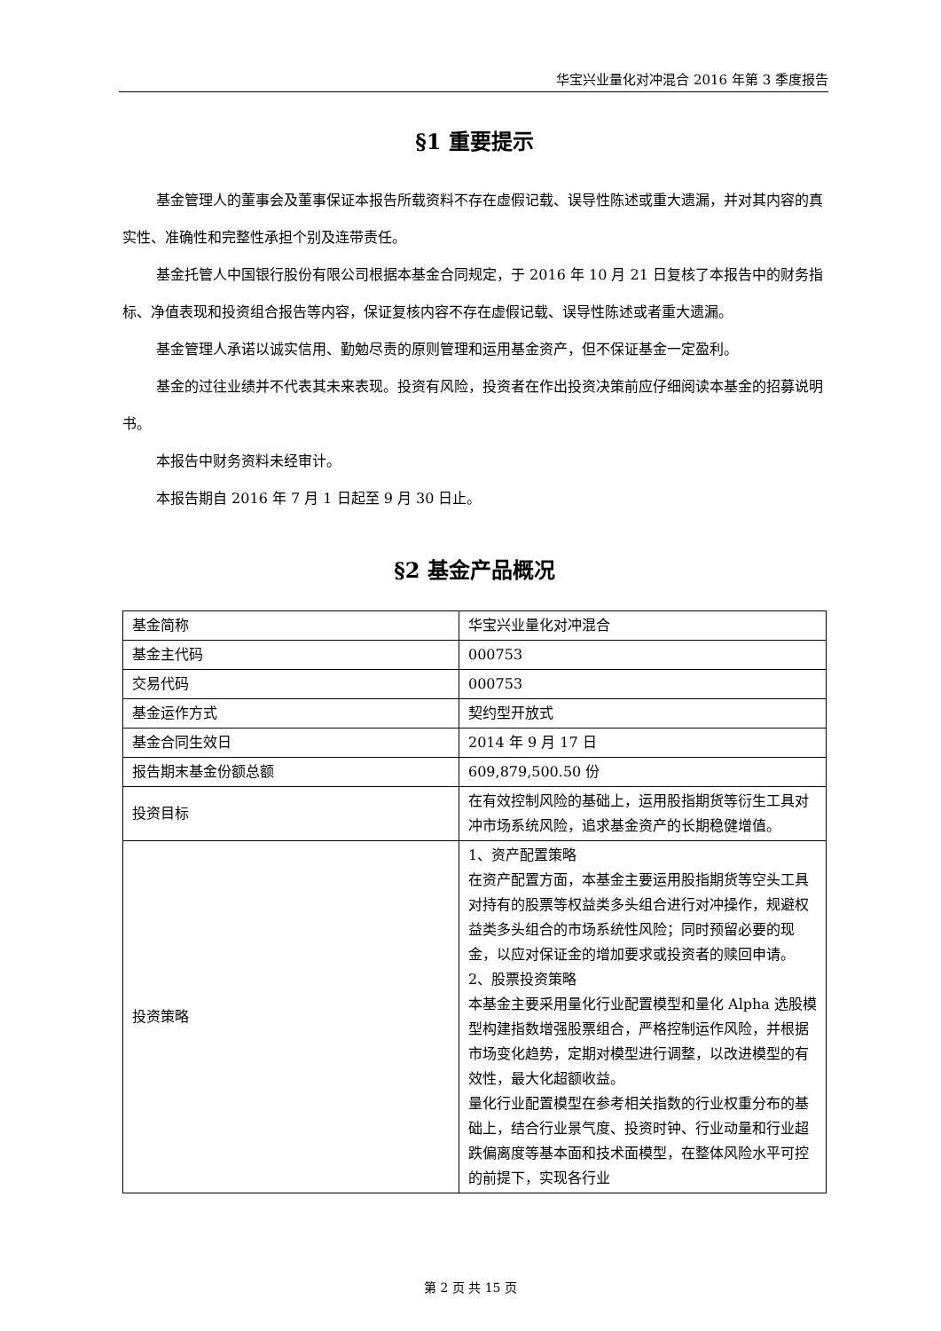华宝兴业量化对冲混合 2016 年第 3 季度报告
§1 重要提示
基金管理人的董事会及董事保证本报告所载资料不存在虚假记载、误导性陈述或重大遗漏，并对其内容的真实性、准确性和完整性承担个别及连带责任。
基金托管人中国银行股份有限公司根据本基金合同规定，于 2016 年 10 月 21 日复核了本报告中的财务指标、净值表现和投资组合报告等内容，保证复核内容不存在虚假记载、误导性陈述或者重大遗漏。
基金管理人承诺以诚实信用、勤勉尽责的原则管理和运用基金资产，但不保证基金一定盈利。
基金的过往业绩并不代表其未来表现。投资有风险，投资者在作出投资决策前应仔细阅读本基金的招募说明书。
本报告中财务资料未经审计。
本报告期自 2016 年 7 月 1 日起至 9 月 30 日止。
§2 基金产品概况
| 基金简称 | 华宝兴业量化对冲混合 |
| 基金主代码 | 000753 |
| 交易代码 | 000753 |
| 基金运作方式 | 契约型开放式 |
| 基金合同生效日 | 2014 年 9 月 17 日 |
| 报告期末基金份额总额 | 609,879,500.50 份 |
| 投资目标 | 在有效控制风险的基础上，运用股指期货等衍生工具对冲市场系统风险，追求基金资产的长期稳健增值。 |
| 投资策略 | 1、资产配置策略 在资产配置方面，本基金主要运用股指期货等空头工具对持有的股票等权益类多头组合进行对冲操作，规避权益类多头组合的市场系统性风险；同时预留必要的现金，以应对保证金的增加要求或投资者的赎回申请。 2、股票投资策略 本基金主要采用量化行业配置模型和量化 Alpha 选股模型构建指数增强股票组合，严格控制运作风险，并根据市场变化趋势，定期对模型进行调整，以改进模型的有效性，最大化超额收益。 量化行业配置模型在参考相关指数的行业权重分布的基础上，结合行业景气度、投资时钟、行业动量和行业超跌偏离度等基本面和技术面模型，在整体风险水平可控的前提下，实现各行业 |
第 2 页 共 15 页